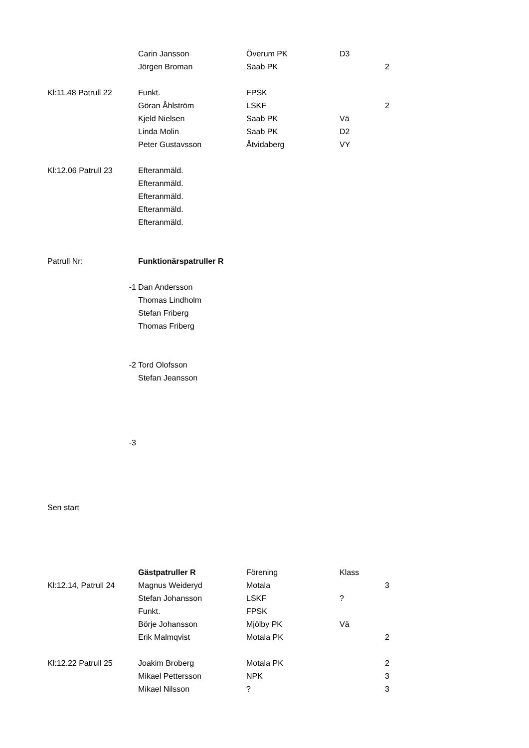| | | Carin Jansson | Överum PK | D3 | |
| | | Jörgen Broman | Saab PK | | 2 |
| Kl:11.48 Patrull 22 | | Funkt. | FPSK | | |
| | | Göran Åhlström | LSKF | | 2 |
| | | Kjeld Nielsen | Saab PK | Vä | |
| | | Linda Molin | Saab PK | D2 | |
| | | Peter Gustavsson | Åtvidaberg | VY | |
| Kl:12.06 Patrull 23 | | Efteranmäld. | | | |
| | | Efteranmäld. | | | |
| | | Efteranmäld. | | | |
| | | Efteranmäld. | | | |
| | | Efteranmäld. | | | |
| Patrull Nr: | | Funktionärspatruller R | | | |
| | -1 | Dan Andersson | | | |
| | | Thomas Lindholm | | | |
| | | Stefan Friberg | | | |
| | | Thomas Friberg | | | |
| | -2 | Tord Olofsson | | | |
| | | Stefan Jeansson | | | |
| | -3 | | | | |
| Sen start | | | | | |
| | | Gästpatruller R | Förening | Klass | |
| Kl:12.14, Patrull 24 | | Magnus Weideryd | Motala | | 3 |
| | | Stefan Johansson | LSKF | ? | |
| | | Funkt. | FPSK | | |
| | | Börje Johansson | Mjölby PK | Vä | |
| | | Erik Malmqvist | Motala PK | | 2 |
| Kl:12.22 Patrull 25 | | Joakim Broberg | Motala PK | | 2 |
| | | Mikael Pettersson | NPK | | 3 |
| | | Mikael Nilsson | ? | | 3 |